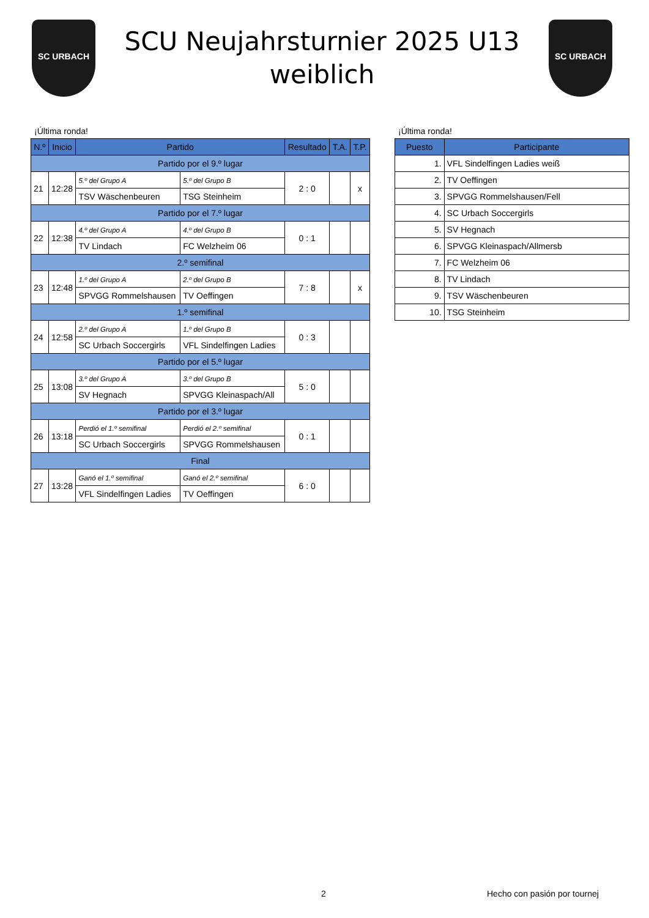SC URBACH
SCU Neujahrsturnier 2025 U13
weiblich
SC URBACH
¡Última ronda!
| N.º | Inicio | Partido | | Resultado | T.A. | T.P. |
| --- | --- | --- | --- | --- | --- | --- |
| Partido por el 9.º lugar | | | | | | |
| 21 | 12:28 | 5.º del Grupo A | 5.º del Grupo B | 2 : 0 | | x |
| | | TSV Wäschenbeuren | TSG Steinheim | | | |
| Partido por el 7.º lugar | | | | | | |
| 22 | 12:38 | 4.º del Grupo A | 4.º del Grupo B | 0 : 1 | | |
| | | TV Lindach | FC Welzheim 06 | | | |
| 2.º semifinal | | | | | | |
| 23 | 12:48 | 1.º del Grupo A | 2.º del Grupo B | 7 : 8 | | x |
| | | SPVGG Rommelshausen | TV Oeffingen | | | |
| 1.º semifinal | | | | | | |
| 24 | 12:58 | 2.º del Grupo A | 1.º del Grupo B | 0 : 3 | | |
| | | SC Urbach Soccergirls | VFL Sindelfingen Ladies | | | |
| Partido por el 5.º lugar | | | | | | |
| 25 | 13:08 | 3.º del Grupo A | 3.º del Grupo B | 5 : 0 | | |
| | | SV Hegnach | SPVGG Kleinaspach/All | | | |
| Partido por el 3.º lugar | | | | | | |
| 26 | 13:18 | Perdió el 1.º semifinal | Perdió el 2.º semifinal | 0 : 1 | | |
| | | SC Urbach Soccergirls | SPVGG Rommelshausen | | | |
| Final | | | | | | |
| 27 | 13:28 | Ganó el 1.º semifinal | Ganó el 2.º semifinal | 6 : 0 | | |
| | | VFL Sindelfingen Ladies | TV Oeffingen | | | |
¡Última ronda!
| Puesto | Participante |
| --- | --- |
| 1. | VFL Sindelfingen Ladies weiß |
| 2. | TV Oeffingen |
| 3. | SPVGG Rommelshausen/Fell |
| 4. | SC Urbach Soccergirls |
| 5. | SV Hegnach |
| 6. | SPVGG Kleinaspach/Allmersb |
| 7. | FC Welzheim 06 |
| 8. | TV Lindach |
| 9. | TSV Wäschenbeuren |
| 10. | TSG Steinheim |
2 Hecho con pasión por tournej